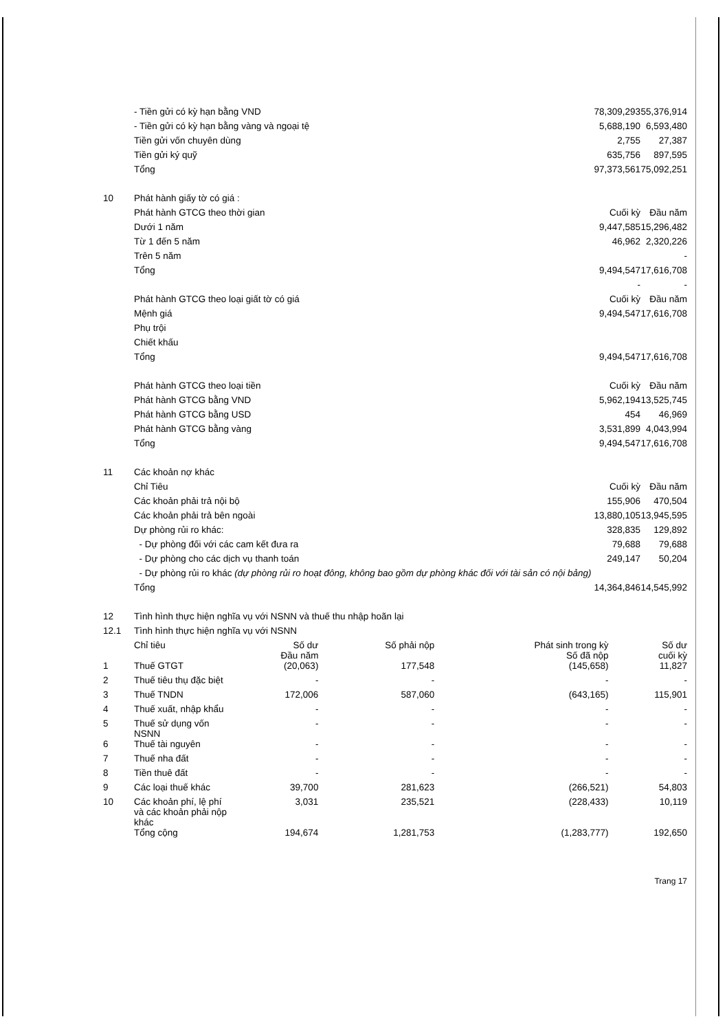| | - Tiền gửi có kỳ hạn bằng VND | 78,309,293 | 55,376,914 |
| | - Tiền gửi có kỳ hạn bằng vàng và ngoại tệ | 5,688,190 | 6,593,480 |
| | Tiền gửi vốn chuyên dùng | 2,755 | 27,387 |
| | Tiền gửi ký quỹ | 635,756 | 897,595 |
| | Tổng | 97,373,561 | 75,092,251 |
| 10 | Phát hành giấy tờ có giá : | | |
| | Phát hành GTCG theo thời gian | Cuối kỳ | Đầu năm |
| | Dưới 1 năm | 9,447,585 | 15,296,482 |
| | Từ 1 đến 5 năm | 46,962 | 2,320,226 |
| | Trên 5 năm | | - |
| | Tổng | 9,494,547 | 17,616,708 |
| | | - | - |
| | Phát hành GTCG theo loại giất tờ có giá | Cuối kỳ | Đầu năm |
| | Mệnh giá | 9,494,547 | 17,616,708 |
| | Phụ trội | | |
| | Chiết khấu | | |
| | Tổng | 9,494,547 | 17,616,708 |
| | Phát hành GTCG theo loại tiền | Cuối kỳ | Đầu năm |
| | Phát hành GTCG bằng VND | 5,962,194 | 13,525,745 |
| | Phát hành GTCG bằng USD | 454 | 46,969 |
| | Phát hành GTCG bằng vàng | 3,531,899 | 4,043,994 |
| | Tổng | 9,494,547 | 17,616,708 |
| 11 | Các khoản nợ khác | | |
| | Chỉ Tiêu | Cuối kỳ | Đầu năm |
| | Các khoản phải trả nội bộ | 155,906 | 470,504 |
| | Các khoản phải trả bên ngoài | 13,880,105 | 13,945,595 |
| | Dự phòng rủi ro khác: | 328,835 | 129,892 |
| | - Dự phòng đối với các cam kết đưa ra | 79,688 | 79,688 |
| | - Dự phòng cho các dịch vụ thanh toán | 249,147 | 50,204 |
| | - Dự phòng rủi ro khác (dự phòng rủi ro hoạt đông, không bao gồm dự phòng khác đối với tài sản có nội bảng) | | |
| | Tổng | 14,364,846 | 14,545,992 |
| 12 | Tình hình thực hiện nghĩa vụ với NSNN và thuế thu nhập hoãn lại | | |
| 12.1 | Tình hình thực hiện nghĩa vụ với NSNN | | |
| | Chỉ tiêu | Số dư Đầu năm | Số phải nộp | Phát sinh trong kỳ Số đã nộp | Số dư cuối kỳ |
| 1 | Thuế GTGT | (20,063) | 177,548 | (145,658) | 11,827 |
| 2 | Thuế tiêu thụ đặc biệt | - | - | - | - |
| 3 | Thuế TNDN | 172,006 | 587,060 | (643,165) | 115,901 |
| 4 | Thuế xuất, nhập khẩu | - | - | - | - |
| 5 | Thuế sử dụng vốn NSNN | - | - | - | - |
| 6 | Thuế tài nguyên | - | - | - | - |
| 7 | Thuế nha đất | - | - | - | - |
| 8 | Tiền thuê đất | - | - | - | - |
| 9 | Các loại thuế khác | 39,700 | 281,623 | (266,521) | 54,803 |
| 10 | Các khoản phí, lệ phí và các khoản phải nộp khác | 3,031 | 235,521 | (228,433) | 10,119 |
| | Tổng cộng | 194,674 | 1,281,753 | (1,283,777) | 192,650 |
Trang 17